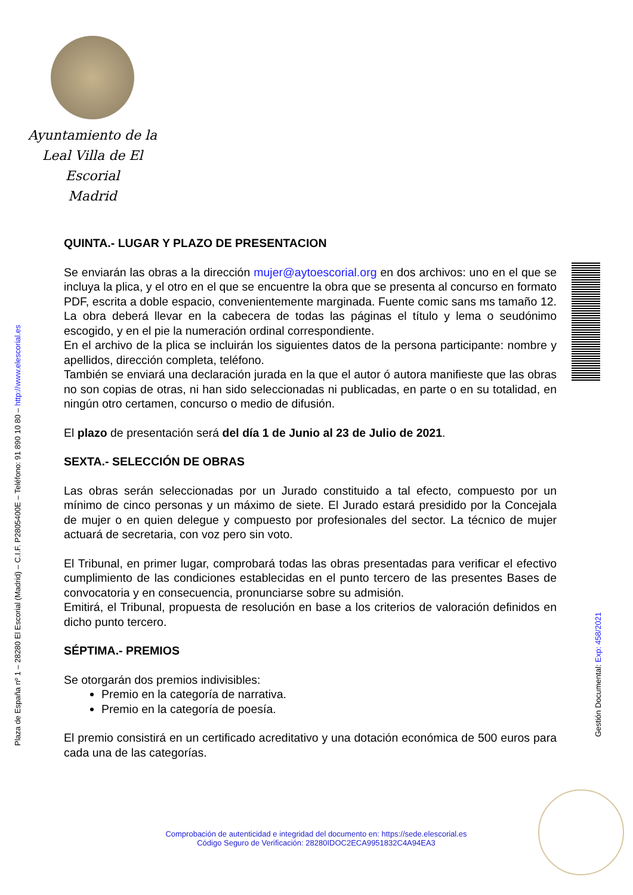Ayuntamiento de la
Leal Villa de El Escorial
Madrid
Plaza de España nº 1 – 28280 El Escorial (Madrid) – C.I.F. P2805400E – Teléfono: 91 890 10 80 – http://www.elescorial.es
Gestión Documental: Exp: 458/2021
QUINTA.- LUGAR Y PLAZO DE PRESENTACION
Se enviarán las obras a la dirección mujer@aytoescorial.org en dos archivos: uno en el que se incluya la plica, y el otro en el que se encuentre la obra que se presenta al concurso en formato PDF, escrita a doble espacio, convenientemente marginada. Fuente comic sans ms tamaño 12. La obra deberá llevar en la cabecera de todas las páginas el título y lema o seudónimo escogido, y en el pie la numeración ordinal correspondiente.
En el archivo de la plica se incluirán los siguientes datos de la persona participante: nombre y apellidos, dirección completa, teléfono.
También se enviará una declaración jurada en la que el autor ó autora manifieste que las obras no son copias de otras, ni han sido seleccionadas ni publicadas, en parte o en su totalidad, en ningún otro certamen, concurso o medio de difusión.
El plazo de presentación será del día 1 de Junio al 23 de Julio de 2021.
SEXTA.- SELECCIÓN DE OBRAS
Las obras serán seleccionadas por un Jurado constituido a tal efecto, compuesto por un mínimo de cinco personas y un máximo de siete. El Jurado estará presidido por la Concejala de mujer o en quien delegue y compuesto por profesionales del sector. La técnico de mujer actuará de secretaria, con voz pero sin voto.
El Tribunal, en primer lugar, comprobará todas las obras presentadas para verificar el efectivo cumplimiento de las condiciones establecidas en el punto tercero de las presentes Bases de convocatoria y en consecuencia, pronunciarse sobre su admisión.
Emitirá, el Tribunal, propuesta de resolución en base a los criterios de valoración definidos en dicho punto tercero.
SÉPTIMA.- PREMIOS
Se otorgarán dos premios indivisibles:
Premio en la categoría de narrativa.
Premio en la categoría de poesía.
El premio consistirá en un certificado acreditativo y una dotación económica de 500 euros para cada una de las categorías.
Comprobación de autenticidad e integridad del documento en: https://sede.elescorial.es
Código Seguro de Verificación: 28280IDOC2ECA9951832C4A94EA3